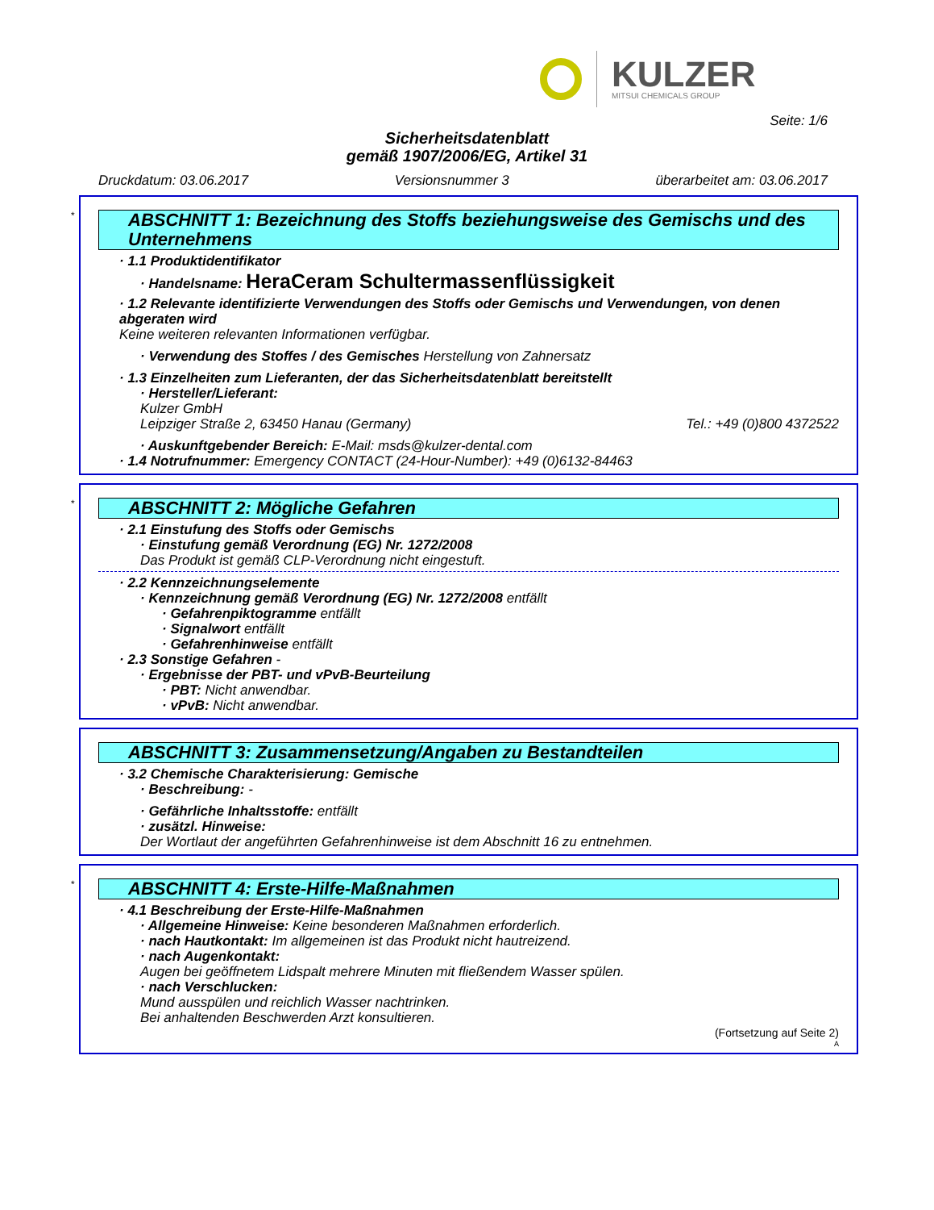KULZER
MITSUI CHEMICALS GROUP
Seite: 1/6
Sicherheitsdatenblatt
gemäß 1907/2006/EG, Artikel 31
Druckdatum: 03.06.2017 Versionsnummer 3 überarbeitet am: 03.06.2017
*
ABSCHNITT 1: Bezeichnung des Stoffs beziehungsweise des Gemischs und des Unternehmens
· 1.1 Produktidentifikator
· Handelsname: HeraCeram Schultermassenflüssigkeit
· 1.2 Relevante identifizierte Verwendungen des Stoffs oder Gemischs und Verwendungen, von denen abgeraten wird
Keine weiteren relevanten Informationen verfügbar.
· Verwendung des Stoffes / des Gemisches Herstellung von Zahnersatz
· 1.3 Einzelheiten zum Lieferanten, der das Sicherheitsdatenblatt bereitstellt
· Hersteller/Lieferant:
Kulzer GmbH
Leipziger Straße 2, 63450 Hanau (Germany) Tel.: +49 (0)800 4372522
· Auskunftgebender Bereich: E-Mail: msds@kulzer-dental.com
· 1.4 Notrufnummer: Emergency CONTACT (24-Hour-Number): +49 (0)6132-84463
*
ABSCHNITT 2: Mögliche Gefahren
· 2.1 Einstufung des Stoffs oder Gemischs
· Einstufung gemäß Verordnung (EG) Nr. 1272/2008
Das Produkt ist gemäß CLP-Verordnung nicht eingestuft.
· 2.2 Kennzeichnungselemente
· Kennzeichnung gemäß Verordnung (EG) Nr. 1272/2008 entfällt
· Gefahrenpiktogramme entfällt
· Signalwort entfällt
· Gefahrenhinweise entfällt
· 2.3 Sonstige Gefahren -
· Ergebnisse der PBT- und vPvB-Beurteilung
· PBT: Nicht anwendbar.
· vPvB: Nicht anwendbar.
ABSCHNITT 3: Zusammensetzung/Angaben zu Bestandteilen
· 3.2 Chemische Charakterisierung: Gemische
· Beschreibung: -
· Gefährliche Inhaltsstoffe: entfällt
· zusätzl. Hinweise:
Der Wortlaut der angeführten Gefahrenhinweise ist dem Abschnitt 16 zu entnehmen.
*
ABSCHNITT 4: Erste-Hilfe-Maßnahmen
· 4.1 Beschreibung der Erste-Hilfe-Maßnahmen
· Allgemeine Hinweise: Keine besonderen Maßnahmen erforderlich.
· nach Hautkontakt: Im allgemeinen ist das Produkt nicht hautreizend.
· nach Augenkontakt:
Augen bei geöffnetem Lidspalt mehrere Minuten mit fließendem Wasser spülen.
· nach Verschlucken:
Mund ausspülen und reichlich Wasser nachtrinken.
Bei anhaltenden Beschwerden Arzt konsultieren.
(Fortsetzung auf Seite 2)
A